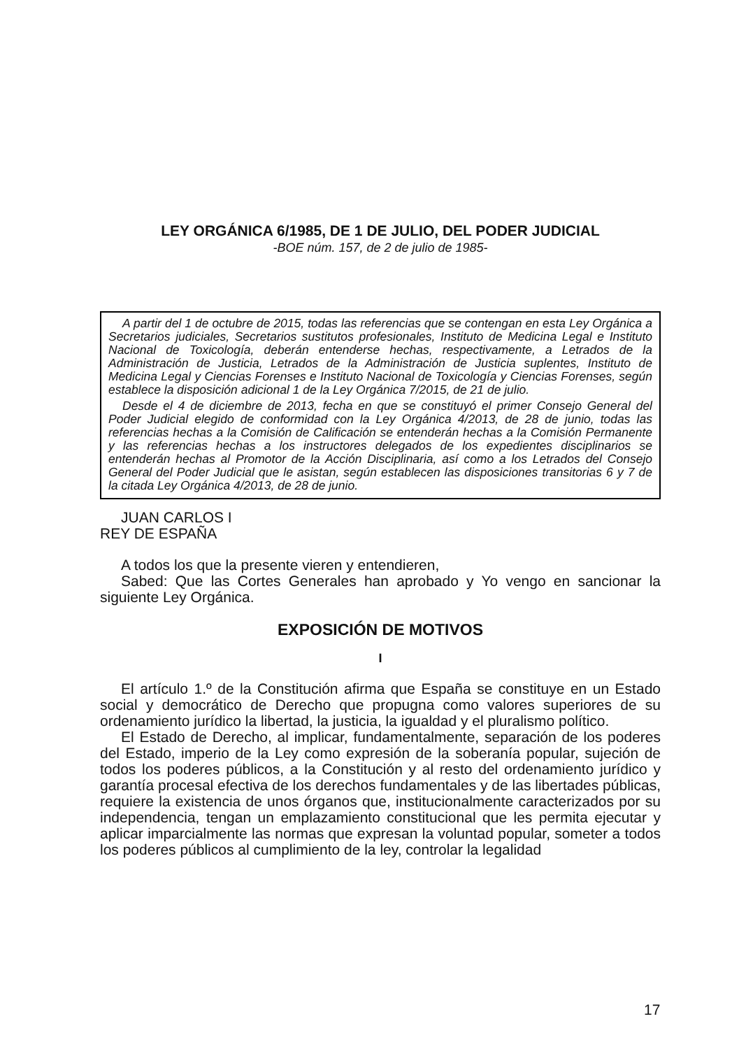LEY ORGÁNICA 6/1985, DE 1 DE JULIO, DEL PODER JUDICIAL
-BOE núm. 157, de 2 de julio de 1985-
A partir del 1 de octubre de 2015, todas las referencias que se contengan en esta Ley Orgánica a Secretarios judiciales, Secretarios sustitutos profesionales, Instituto de Medicina Legal e Instituto Nacional de Toxicología, deberán entenderse hechas, respectivamente, a Letrados de la Administración de Justicia, Letrados de la Administración de Justicia suplentes, Instituto de Medicina Legal y Ciencias Forenses e Instituto Nacional de Toxicología y Ciencias Forenses, según establece la disposición adicional 1 de la Ley Orgánica 7/2015, de 21 de julio.
Desde el 4 de diciembre de 2013, fecha en que se constituyó el primer Consejo General del Poder Judicial elegido de conformidad con la Ley Orgánica 4/2013, de 28 de junio, todas las referencias hechas a la Comisión de Calificación se entenderán hechas a la Comisión Permanente y las referencias hechas a los instructores delegados de los expedientes disciplinarios se entenderán hechas al Promotor de la Acción Disciplinaria, así como a los Letrados del Consejo General del Poder Judicial que le asistan, según establecen las disposiciones transitorias 6 y 7 de la citada Ley Orgánica 4/2013, de 28 de junio.
JUAN CARLOS I
REY DE ESPAÑA
A todos los que la presente vieren y entendieren,
Sabed: Que las Cortes Generales han aprobado y Yo vengo en sancionar la siguiente Ley Orgánica.
EXPOSICIÓN DE MOTIVOS
I
El artículo 1.º de la Constitución afirma que España se constituye en un Estado social y democrático de Derecho que propugna como valores superiores de su ordenamiento jurídico la libertad, la justicia, la igualdad y el pluralismo político.
El Estado de Derecho, al implicar, fundamentalmente, separación de los poderes del Estado, imperio de la Ley como expresión de la soberanía popular, sujeción de todos los poderes públicos, a la Constitución y al resto del ordenamiento jurídico y garantía procesal efectiva de los derechos fundamentales y de las libertades públicas, requiere la existencia de unos órganos que, institucionalmente caracterizados por su independencia, tengan un emplazamiento constitucional que les permita ejecutar y aplicar imparcialmente las normas que expresan la voluntad popular, someter a todos los poderes públicos al cumplimiento de la ley, controlar la legalidad
17